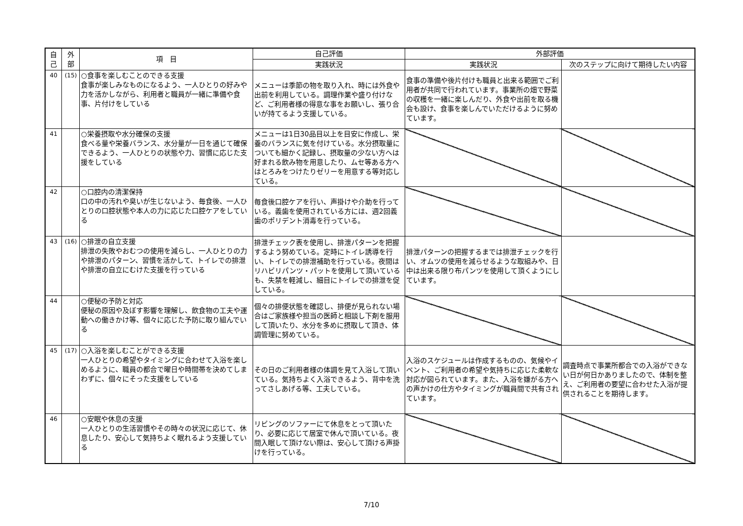| 自 己 | 外 部 | 項 目 | 自己評価 | 外部評価 | |
| --- | --- | --- | --- | --- | --- |
| | | | 実践状況 | 実践状況 | 次のステップに向けて期待したい内容 |
| 40 | (15) | ○食事を楽しむことのできる支援 食事が楽しみなものになるよう、一人ひとりの好みや力を活かしながら、利用者と職員が一緒に準備や食事、片付けをしている | メニューは季節の物を取り入れ、時には外食や出前を利用している。調理作業や盛り付けなど、ご利用者様の得意な事をお願いし、張り合いが持てるよう支援している。 | 食事の準備や後片付けも職員と出来る範囲でご利用者が共同で行われています。事業所の畑で野菜の収穫を一緒に楽しんだり、外食や出前を取る機会も設け、食事を楽しんでいただけるように努めています。 | |
| 41 | | ○栄養摂取や水分確保の支援 食べる量や栄養バランス、水分量が一日を通じて確保できるよう、一人ひとりの状態や力、習慣に応じた支援をしている | メニューは1日30品目以上を目安に作成し、栄養のバランスに気を付けている。水分摂取量についても細かく記録し、摂取量の少ない方へは好まれる飲み物を用意したり、ムセ等ある方へはとろみをつけたりゼリーを用意する等対応している。 | | |
| 42 | | ○口腔内の清潔保持 口の中の汚れや臭いが生じないよう、毎食後、一人ひとりの口腔状態や本人の力に応じた口腔ケアをしている | 毎食後口腔ケアを行い、声掛けや介助を行っている。義歯を使用されている方には、週2回義歯のポリデント消毒を行っている。 | | |
| 43 | (16) | ○排泄の自立支援 排泄の失敗やおむつの使用を減らし、一人ひとりの力や排泄のパターン、習慣を活かして、トイレでの排泄や排泄の自立にむけた支援を行っている | 排泄チェック表を使用し、排泄パターンを把握するよう努めている。定時にトイレ誘導を行い、トイレでの排泄補助を行っている。夜間はリハビリパンツ・パットを使用して頂いているも、失禁を軽減し、細目にトイレでの排泄を促している。 | 排泄パターンの把握するまでは排泄チェックを行い、オムツの使用を減らせるような取組みや、日中は出来る限り布パンツを使用して頂くようにしています。 | |
| 44 | | ○便秘の予防と対応 便秘の原因や及ぼす影響を理解し、飲食物の工夫や運動への働きかけ等、個々に応じた予防に取り組んでいる | 個々の排便状態を確認し、排便が見られない場合はご家族様や担当の医師と相談し下剤を服用して頂いたり、水分を多めに摂取して頂き、体調管理に努めている。 | | |
| 45 | (17) | ○入浴を楽しむことができる支援 一人ひとりの希望やタイミングに合わせて入浴を楽しめるように、職員の都合で曜日や時間帯を決めてしまわずに、個々にそった支援をしている | その日のご利用者様の体調を見て入浴して頂いている。気持ちよく入浴できるよう、背中を洗ってさしあげる等、工夫している。 | 入浴のスケジュールは作成するものの、気候やイベント、ご利用者の希望や気持ちに応じた柔軟な対応が図られています。また、入浴を嫌がる方への声かけの仕方やタイミングが職員間で共有されています。 | 調査時点で事業所都合での入浴ができない日が何日かありましたので、体制を整え、ご利用者の要望に合わせた入浴が提供されることを期待します。 |
| 46 | | ○安眠や休息の支援 一人ひとりの生活習慣やその時々の状況に応じて、休息したり、安心して気持ちよく眠れるよう支援している | リビングのソファーにて休息をとって頂いたり、必要に応じて居室で休んで頂いている。夜間入眠して頂けない際は、安心して頂ける声掛けを行っている。 | | |
7/10